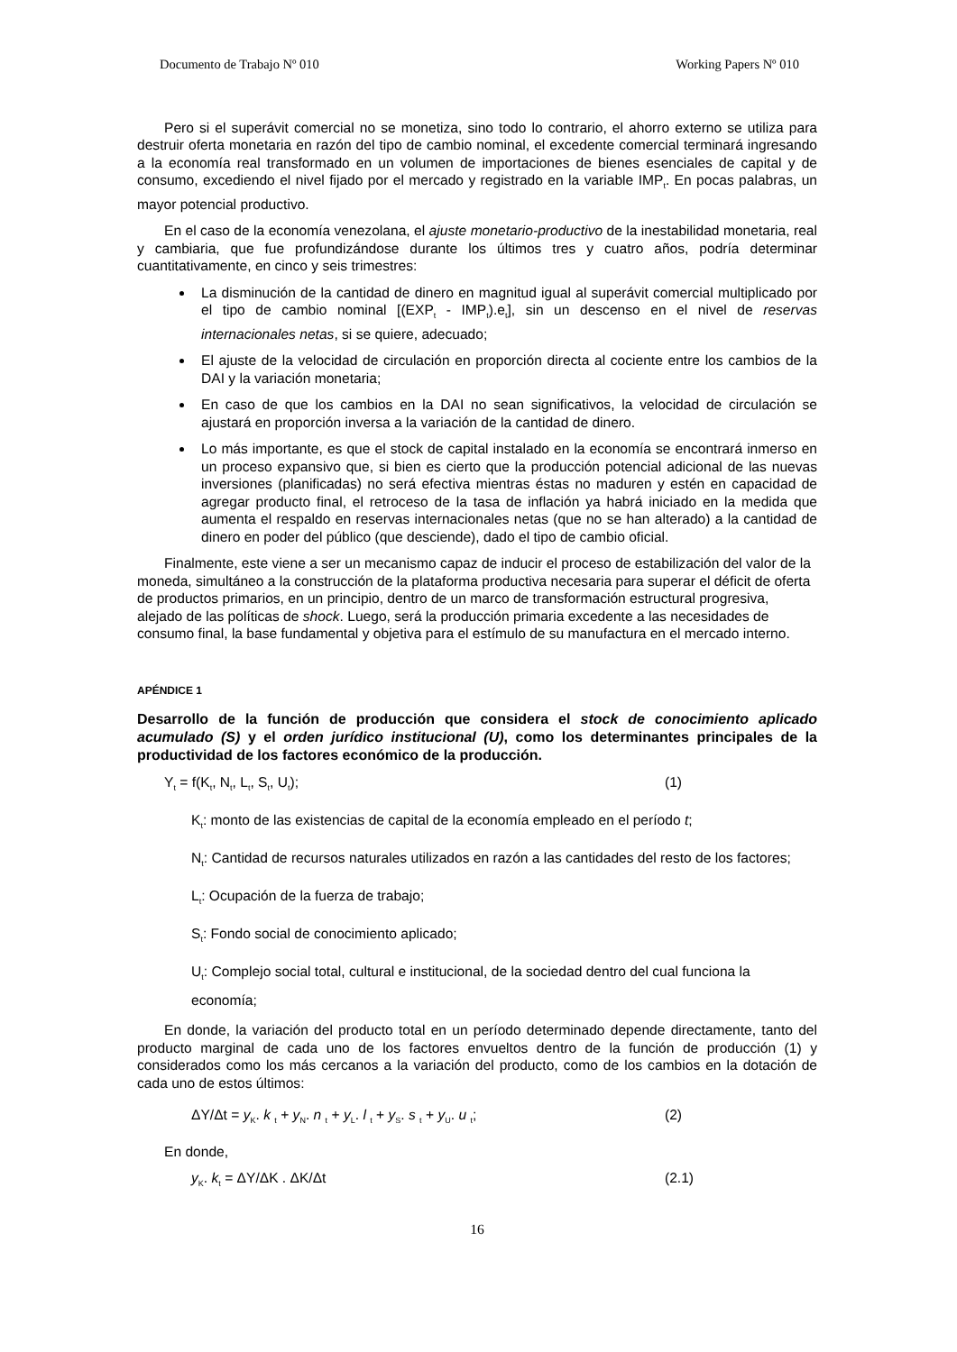Documento de Trabajo Nº 010 Working Papers Nº 010
Pero si el superávit comercial no se monetiza, sino todo lo contrario, el ahorro externo se utiliza para destruir oferta monetaria en razón del tipo de cambio nominal, el excedente comercial terminará ingresando a la economía real transformado en un volumen de importaciones de bienes esenciales de capital y de consumo, excediendo el nivel fijado por el mercado y registrado en la variable IMP<sub>t</sub>. En pocas palabras, un mayor potencial productivo.
En el caso de la economía venezolana, el ajuste monetario-productivo de la inestabilidad monetaria, real y cambiaria, que fue profundizándose durante los últimos tres y cuatro años, podría determinar cuantitativamente, en cinco y seis trimestres:
La disminución de la cantidad de dinero en magnitud igual al superávit comercial multiplicado por el tipo de cambio nominal [(EXP<sub>t</sub> - IMP<sub>t</sub>).e<sub>t</sub>], sin un descenso en el nivel de reservas internacionales netas, si se quiere, adecuado;
El ajuste de la velocidad de circulación en proporción directa al cociente entre los cambios de la DAI y la variación monetaria;
En caso de que los cambios en la DAI no sean significativos, la velocidad de circulación se ajustará en proporción inversa a la variación de la cantidad de dinero.
Lo más importante, es que el stock de capital instalado en la economía se encontrará inmerso en un proceso expansivo que, si bien es cierto que la producción potencial adicional de las nuevas inversiones (planificadas) no será efectiva mientras éstas no maduren y estén en capacidad de agregar producto final, el retroceso de la tasa de inflación ya habrá iniciado en la medida que aumenta el respaldo en reservas internacionales netas (que no se han alterado) a la cantidad de dinero en poder del público (que desciende), dado el tipo de cambio oficial.
Finalmente, este viene a ser un mecanismo capaz de inducir el proceso de estabilización del valor de la moneda, simultáneo a la construcción de la plataforma productiva necesaria para superar el déficit de oferta de productos primarios, en un principio, dentro de un marco de transformación estructural progresiva, alejado de las políticas de shock. Luego, será la producción primaria excedente a las necesidades de consumo final, la base fundamental y objetiva para el estímulo de su manufactura en el mercado interno.
APÉNDICE 1
Desarrollo de la función de producción que considera el stock de conocimiento aplicado acumulado (S) y el orden jurídico institucional (U), como los determinantes principales de la productividad de los factores económico de la producción.
Y<sub>t</sub> = f(K<sub>t</sub>, N<sub>t</sub>, L<sub>t</sub>, S<sub>t</sub>, U<sub>t</sub>); (1)
K<sub>t</sub>: monto de las existencias de capital de la economía empleado en el período t;
N<sub>t</sub>: Cantidad de recursos naturales utilizados en razón a las cantidades del resto de los factores;
L<sub>t</sub>: Ocupación de la fuerza de trabajo;
S<sub>t</sub>: Fondo social de conocimiento aplicado;
U<sub>t</sub>: Complejo social total, cultural e institucional, de la sociedad dentro del cual funciona la economía;
En donde, la variación del producto total en un período determinado depende directamente, tanto del producto marginal de cada uno de los factores envueltos dentro de la función de producción (1) y considerados como los más cercanos a la variación del producto, como de los cambios en la dotación de cada uno de estos últimos:
ΔY/Δt = y<sub>K</sub>. k <sub>t</sub> + y<sub>N</sub>. n <sub>t</sub> + y<sub>L</sub>. l <sub>t</sub> + y<sub>S</sub>. s <sub>t</sub> + y<sub>U</sub>. u <sub>t</sub>; (2)
En donde,
y<sub>K</sub>. k<sub>t</sub> = ΔY/ΔK . ΔK/Δt (2.1)
16